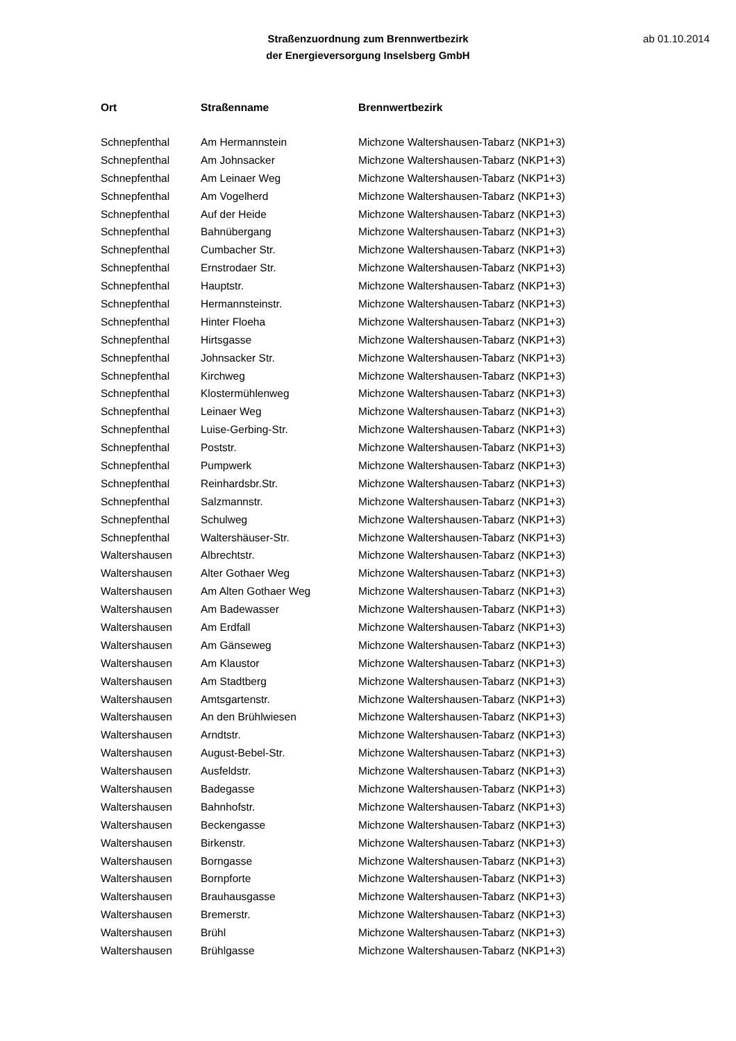Straßenzuordnung zum Brennwertbezirk
der Energieversorgung Inselsberg GmbH
ab 01.10.2014
| Ort | Straßenname | Brennwertbezirk |
| --- | --- | --- |
| Schnepfenthal | Am Hermannstein | Michzone Waltershausen-Tabarz (NKP1+3) |
| Schnepfenthal | Am Johnsacker | Michzone Waltershausen-Tabarz (NKP1+3) |
| Schnepfenthal | Am Leinaer Weg | Michzone Waltershausen-Tabarz (NKP1+3) |
| Schnepfenthal | Am Vogelherd | Michzone Waltershausen-Tabarz (NKP1+3) |
| Schnepfenthal | Auf der Heide | Michzone Waltershausen-Tabarz (NKP1+3) |
| Schnepfenthal | Bahnübergang | Michzone Waltershausen-Tabarz (NKP1+3) |
| Schnepfenthal | Cumbacher Str. | Michzone Waltershausen-Tabarz (NKP1+3) |
| Schnepfenthal | Ernstrodaer Str. | Michzone Waltershausen-Tabarz (NKP1+3) |
| Schnepfenthal | Hauptstr. | Michzone Waltershausen-Tabarz (NKP1+3) |
| Schnepfenthal | Hermannsteinstr. | Michzone Waltershausen-Tabarz (NKP1+3) |
| Schnepfenthal | Hinter Floeha | Michzone Waltershausen-Tabarz (NKP1+3) |
| Schnepfenthal | Hirtsgasse | Michzone Waltershausen-Tabarz (NKP1+3) |
| Schnepfenthal | Johnsacker Str. | Michzone Waltershausen-Tabarz (NKP1+3) |
| Schnepfenthal | Kirchweg | Michzone Waltershausen-Tabarz (NKP1+3) |
| Schnepfenthal | Klostermühlenweg | Michzone Waltershausen-Tabarz (NKP1+3) |
| Schnepfenthal | Leinaer Weg | Michzone Waltershausen-Tabarz (NKP1+3) |
| Schnepfenthal | Luise-Gerbing-Str. | Michzone Waltershausen-Tabarz (NKP1+3) |
| Schnepfenthal | Poststr. | Michzone Waltershausen-Tabarz (NKP1+3) |
| Schnepfenthal | Pumpwerk | Michzone Waltershausen-Tabarz (NKP1+3) |
| Schnepfenthal | Reinhardsbr.Str. | Michzone Waltershausen-Tabarz (NKP1+3) |
| Schnepfenthal | Salzmannstr. | Michzone Waltershausen-Tabarz (NKP1+3) |
| Schnepfenthal | Schulweg | Michzone Waltershausen-Tabarz (NKP1+3) |
| Schnepfenthal | Waltershäuser-Str. | Michzone Waltershausen-Tabarz (NKP1+3) |
| Waltershausen | Albrechtstr. | Michzone Waltershausen-Tabarz (NKP1+3) |
| Waltershausen | Alter Gothaer Weg | Michzone Waltershausen-Tabarz (NKP1+3) |
| Waltershausen | Am Alten Gothaer Weg | Michzone Waltershausen-Tabarz (NKP1+3) |
| Waltershausen | Am Badewasser | Michzone Waltershausen-Tabarz (NKP1+3) |
| Waltershausen | Am Erdfall | Michzone Waltershausen-Tabarz (NKP1+3) |
| Waltershausen | Am Gänseweg | Michzone Waltershausen-Tabarz (NKP1+3) |
| Waltershausen | Am Klaustor | Michzone Waltershausen-Tabarz (NKP1+3) |
| Waltershausen | Am Stadtberg | Michzone Waltershausen-Tabarz (NKP1+3) |
| Waltershausen | Amtsgartenstr. | Michzone Waltershausen-Tabarz (NKP1+3) |
| Waltershausen | An den Brühlwiesen | Michzone Waltershausen-Tabarz (NKP1+3) |
| Waltershausen | Arndtstr. | Michzone Waltershausen-Tabarz (NKP1+3) |
| Waltershausen | August-Bebel-Str. | Michzone Waltershausen-Tabarz (NKP1+3) |
| Waltershausen | Ausfeldstr. | Michzone Waltershausen-Tabarz (NKP1+3) |
| Waltershausen | Badegasse | Michzone Waltershausen-Tabarz (NKP1+3) |
| Waltershausen | Bahnhofstr. | Michzone Waltershausen-Tabarz (NKP1+3) |
| Waltershausen | Beckengasse | Michzone Waltershausen-Tabarz (NKP1+3) |
| Waltershausen | Birkenstr. | Michzone Waltershausen-Tabarz (NKP1+3) |
| Waltershausen | Borngasse | Michzone Waltershausen-Tabarz (NKP1+3) |
| Waltershausen | Bornpforte | Michzone Waltershausen-Tabarz (NKP1+3) |
| Waltershausen | Brauhausgasse | Michzone Waltershausen-Tabarz (NKP1+3) |
| Waltershausen | Bremerstr. | Michzone Waltershausen-Tabarz (NKP1+3) |
| Waltershausen | Brühl | Michzone Waltershausen-Tabarz (NKP1+3) |
| Waltershausen | Brühlgasse | Michzone Waltershausen-Tabarz (NKP1+3) |